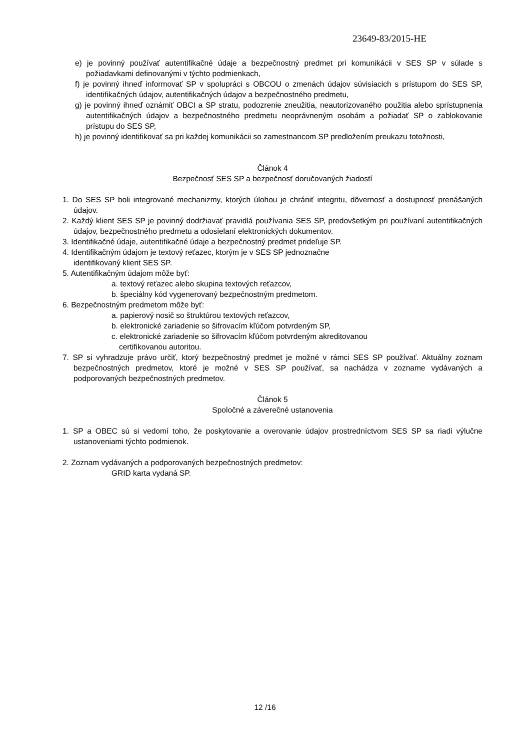23649-83/2015-HE
e) je povinný používať autentifikačné údaje a bezpečnostný predmet pri komunikácii v SES SP v súlade s požiadavkami definovanými v týchto podmienkach,
f) je povinný ihneď informovať SP v spolupráci s OBCOU o zmenách údajov súvisiacich s prístupom do SES SP, identifikačných údajov, autentifikačných údajov a bezpečnostného predmetu,
g) je povinný ihneď oznámiť OBCI a SP stratu, podozrenie zneužitia, neautorizovaného použitia alebo sprístupnenia autentifikačných údajov a bezpečnostného predmetu neoprávneným osobám a požiadať SP o zablokovanie prístupu do SES SP,
h) je povinný identifikovať sa pri každej komunikácii so zamestnancom SP predložením preukazu totožnosti,
Článok 4
Bezpečnosť SES SP a bezpečnosť doručovaných žiadostí
1. Do SES SP boli integrované mechanizmy, ktorých úlohou je chrániť integritu, dôvernosť a dostupnosť prenášaných údajov.
2. Každý klient SES SP je povinný dodržiavať pravidlá používania SES SP, predovšetkým pri používaní autentifikačných údajov, bezpečnostného predmetu a odosielaní elektronických dokumentov.
3. Identifikačné údaje, autentifikačné údaje a bezpečnostný predmet prideľuje SP.
4. Identifikačným údajom je textový reťazec, ktorým je v SES SP jednoznačne
identifikovaný klient SES SP.
5. Autentifikačným údajom môže byť:
a. textový reťazec alebo skupina textových reťazcov,
b. špeciálny kód vygenerovaný bezpečnostným predmetom.
6. Bezpečnostným predmetom môže byť:
a. papierový nosič so štruktúrou textových reťazcov,
b. elektronické zariadenie so šifrovacím kľúčom potvrdeným SP,
c. elektronické zariadenie so šifrovacím kľúčom potvrdeným akreditovanou
certifikovanou autoritou.
7. SP si vyhradzuje právo určiť, ktorý bezpečnostný predmet je možné v rámci SES SP používať. Aktuálny zoznam bezpečnostných predmetov, ktoré je možné v SES SP používať, sa nachádza v zozname vydávaných a podporovaných bezpečnostných predmetov.
Článok 5
Spoločné a záverečné ustanovenia
1. SP a OBEC sú si vedomí toho, že poskytovanie a overovanie údajov prostredníctvom SES SP sa riadi výlučne ustanoveniami týchto podmienok.
2. Zoznam vydávaných a podporovaných bezpečnostných predmetov:
GRID karta vydaná SP.
12 /16